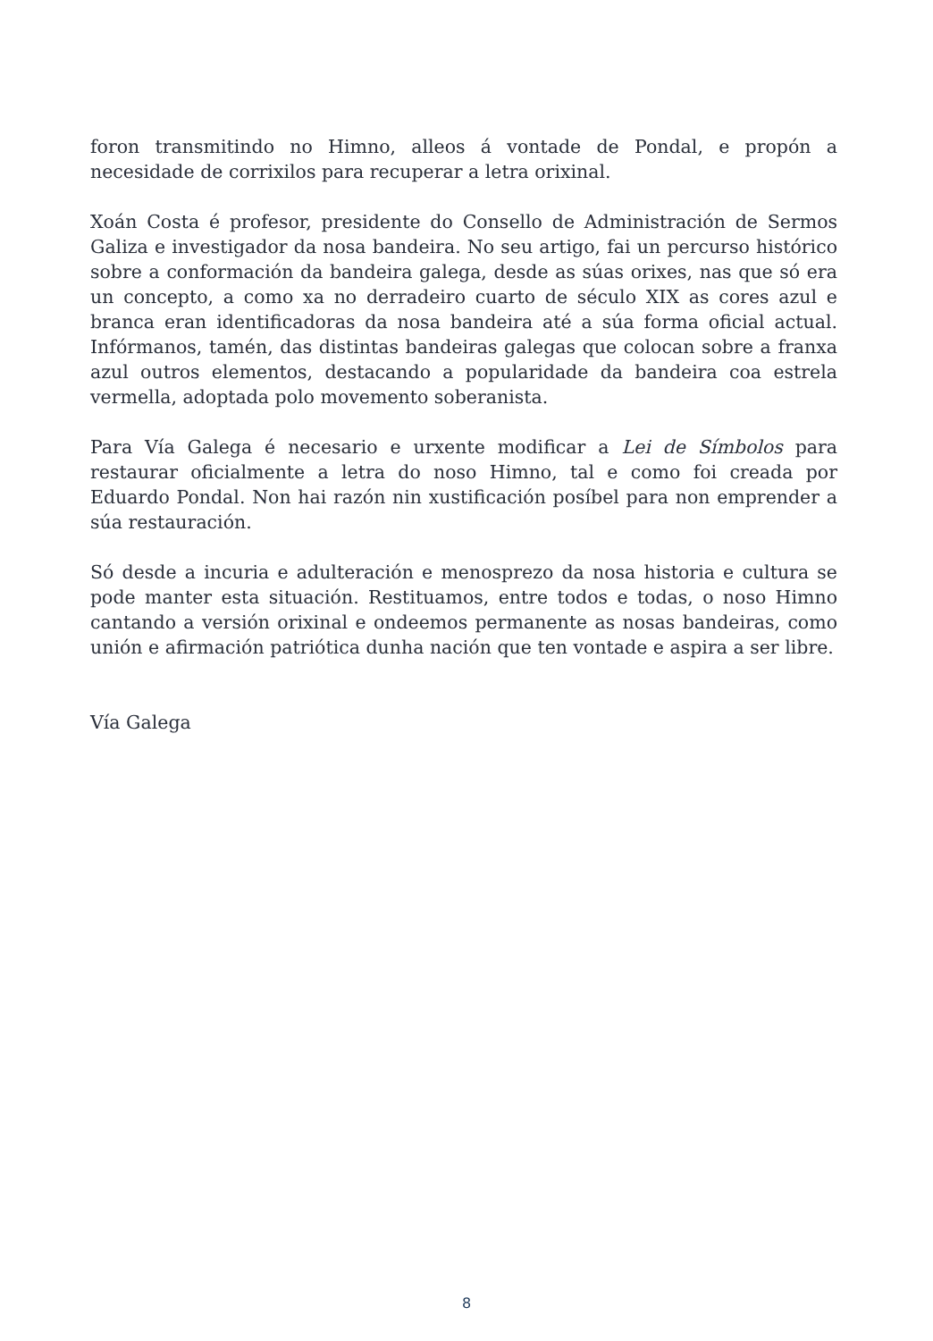foron transmitindo no Himno, alleos á vontade de Pondal, e propón a necesidade de corrixilos para recuperar a letra orixinal.
Xoán Costa é profesor, presidente do Consello de Administración de Sermos Galiza e investigador da nosa bandeira. No seu artigo, fai un percurso histórico sobre a conformación da bandeira galega, desde as súas orixes, nas que só era un concepto, a como xa no derradeiro cuarto de século XIX as cores azul e branca eran identificadoras da nosa bandeira até a súa forma oficial actual. Infórmanos, tamén, das distintas bandeiras galegas que colocan sobre a franxa azul outros elementos, destacando a popularidade da bandeira coa estrela vermella, adoptada polo movemento soberanista.
Para Vía Galega é necesario e urxente modificar a Lei de Símbolos para restaurar oficialmente a letra do noso Himno, tal e como foi creada por Eduardo Pondal. Non hai razón nin xustificación posíbel para non emprender a súa restauración.
Só desde a incuria e adulteración e menosprezo da nosa historia e cultura se pode manter esta situación. Restituamos, entre todos e todas, o noso Himno cantando a versión orixinal e ondeemos permanente as nosas bandeiras, como unión e afirmación patriótica dunha nación que ten vontade e aspira a ser libre.
Vía Galega
8